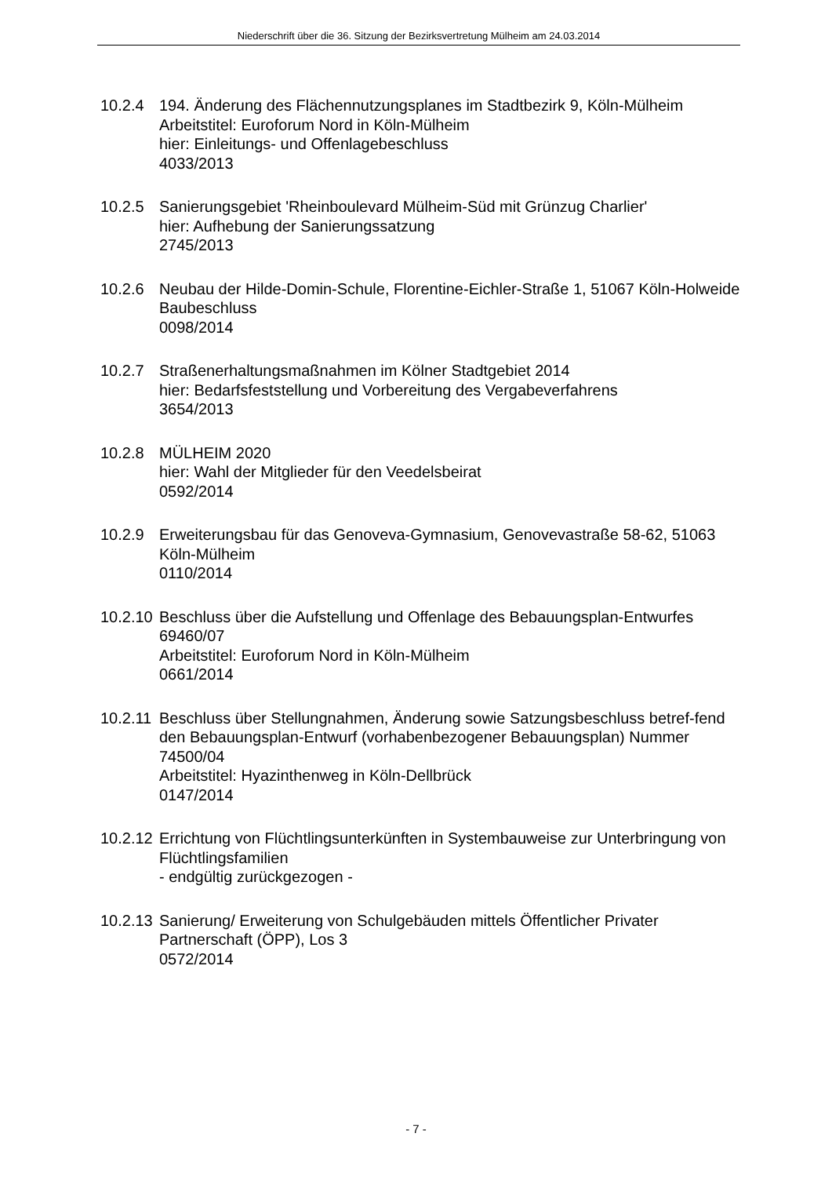Niederschrift über die 36. Sitzung der Bezirksvertretung Mülheim am 24.03.2014
10.2.4 194. Änderung des Flächennutzungsplanes im Stadtbezirk 9, Köln-Mülheim
Arbeitstitel: Euroforum Nord in Köln-Mülheim
hier: Einleitungs- und Offenlagebeschluss
4033/2013
10.2.5 Sanierungsgebiet 'Rheinboulevard Mülheim-Süd mit Grünzug Charlier'
hier: Aufhebung der Sanierungssatzung
2745/2013
10.2.6 Neubau der Hilde-Domin-Schule, Florentine-Eichler-Straße 1, 51067 Köln-Holweide
Baubeschluss
0098/2014
10.2.7 Straßenerhaltungsmaßnahmen im Kölner Stadtgebiet 2014
hier: Bedarfsfeststellung und Vorbereitung des Vergabeverfahrens
3654/2013
10.2.8 MÜLHEIM 2020
hier: Wahl der Mitglieder für den Veedelsbeirat
0592/2014
10.2.9 Erweiterungsbau für das Genoveva-Gymnasium, Genovevastraße 58-62, 51063 Köln-Mülheim
0110/2014
10.2.10
Beschluss über die Aufstellung und Offenlage des Bebauungsplan-Entwurfes 69460/07
Arbeitstitel: Euroforum Nord in Köln-Mülheim
0661/2014
10.2.11
Beschluss über Stellungnahmen, Änderung sowie Satzungsbeschluss betref-fend den Bebauungsplan-Entwurf (vorhabenbezogener Bebauungsplan) Nummer 74500/04
Arbeitstitel: Hyazinthenweg in Köln-Dellbrück
0147/2014
10.2.12
Errichtung von Flüchtlingsunterkünften in Systembauweise zur Unterbringung von Flüchtlingsfamilien
- endgültig zurückgezogen -
10.2.13
Sanierung/ Erweiterung von Schulgebäuden mittels Öffentlicher Privater Partnerschaft (ÖPP), Los 3
0572/2014
- 7 -